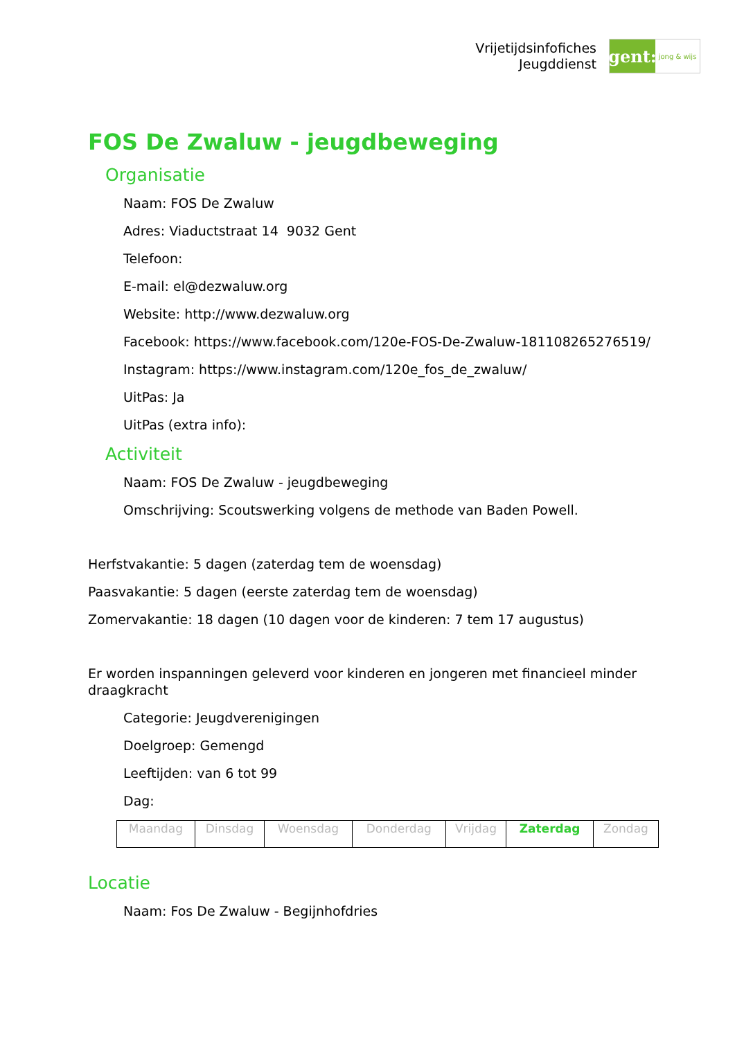Vrijetijdsinfofiches
Jeugddienst
gent:
jong & wijs
FOS De Zwaluw - jeugdbeweging
Organisatie
Naam: FOS De Zwaluw
Adres: Viaductstraat 14 9032 Gent
Telefoon:
E-mail: el@dezwaluw.org
Website: http://www.dezwaluw.org
Facebook: https://www.facebook.com/120e-FOS-De-Zwaluw-181108265276519/
Instagram: https://www.instagram.com/120e_fos_de_zwaluw/
UitPas: Ja
UitPas (extra info):
Activiteit
Naam: FOS De Zwaluw - jeugdbeweging
Omschrijving: Scoutswerking volgens de methode van Baden Powell.
Herfstvakantie: 5 dagen (zaterdag tem de woensdag)
Paasvakantie: 5 dagen (eerste zaterdag tem de woensdag)
Zomervakantie: 18 dagen (10 dagen voor de kinderen: 7 tem 17 augustus)
Er worden inspanningen geleverd voor kinderen en jongeren met financieel minder draagkracht
Categorie: Jeugdverenigingen
Doelgroep: Gemengd
Leeftijden: van 6 tot 99
Dag:
| Maandag | Dinsdag | Woensdag | Donderdag | Vrijdag | Zaterdag | Zondag |
Locatie
Naam: Fos De Zwaluw - Begijnhofdries